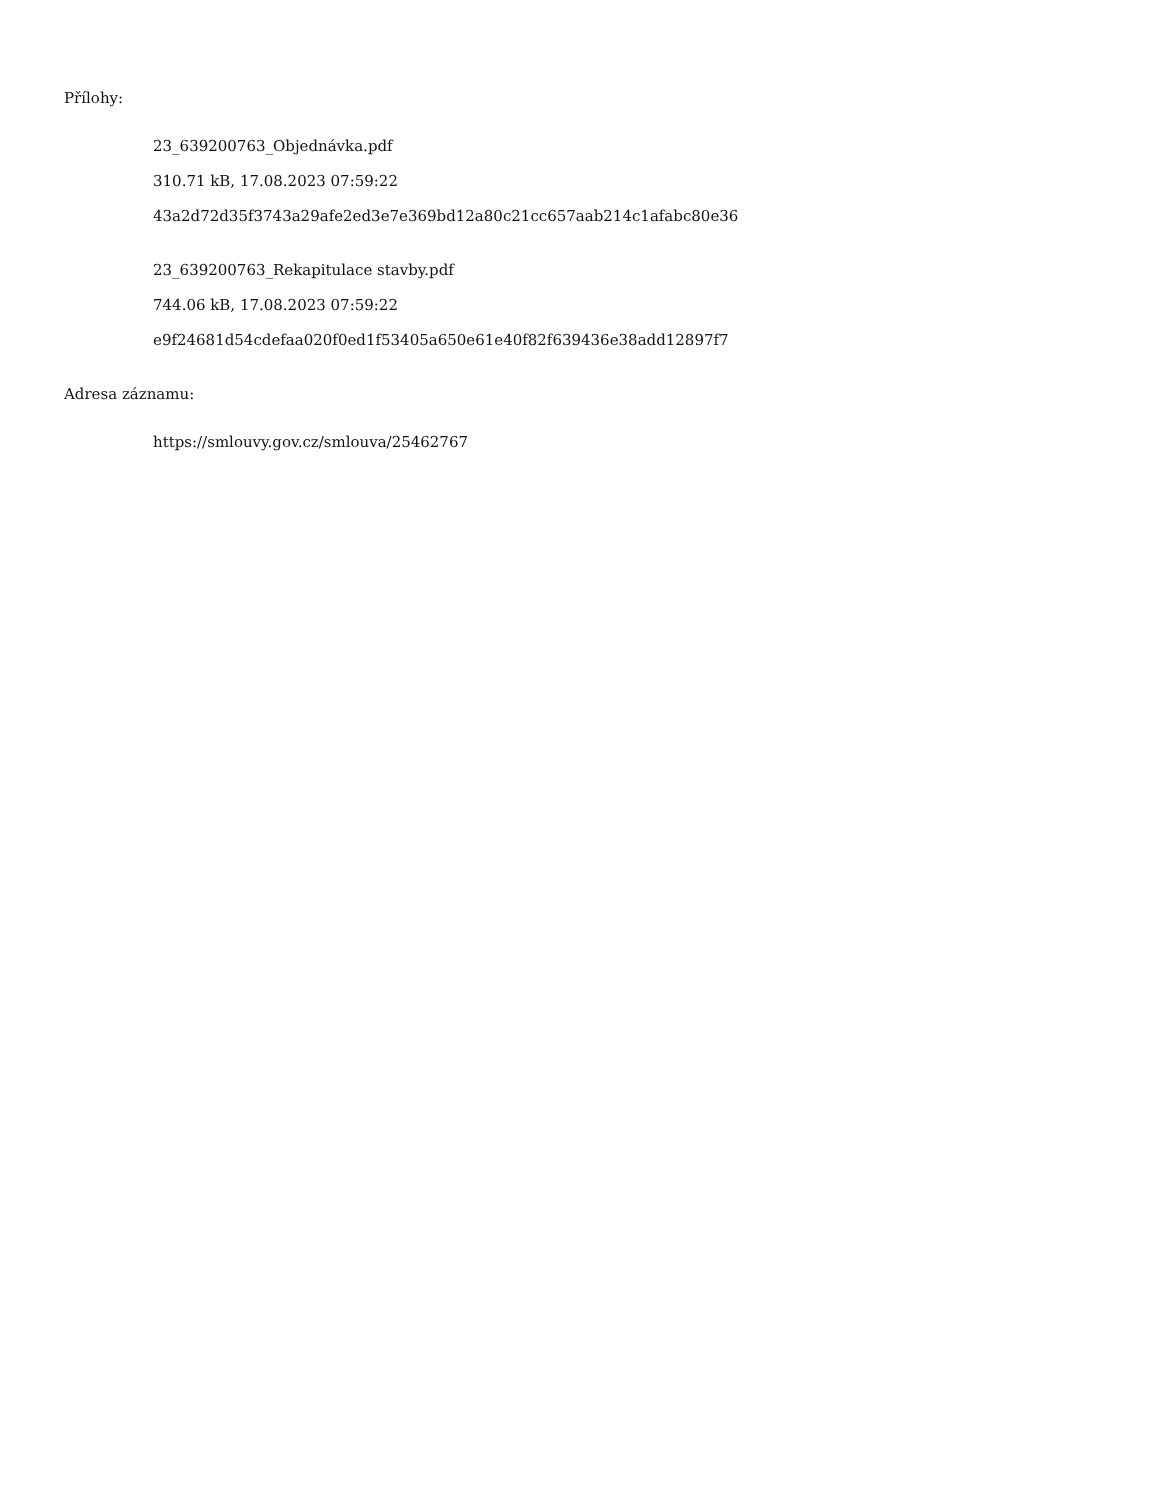Přílohy:
23_639200763_Objednávka.pdf
310.71 kB, 17.08.2023 07:59:22
43a2d72d35f3743a29afe2ed3e7e369bd12a80c21cc657aab214c1afabc80e36
23_639200763_Rekapitulace stavby.pdf
744.06 kB, 17.08.2023 07:59:22
e9f24681d54cdefaa020f0ed1f53405a650e61e40f82f639436e38add12897f7
Adresa záznamu:
https://smlouvy.gov.cz/smlouva/25462767